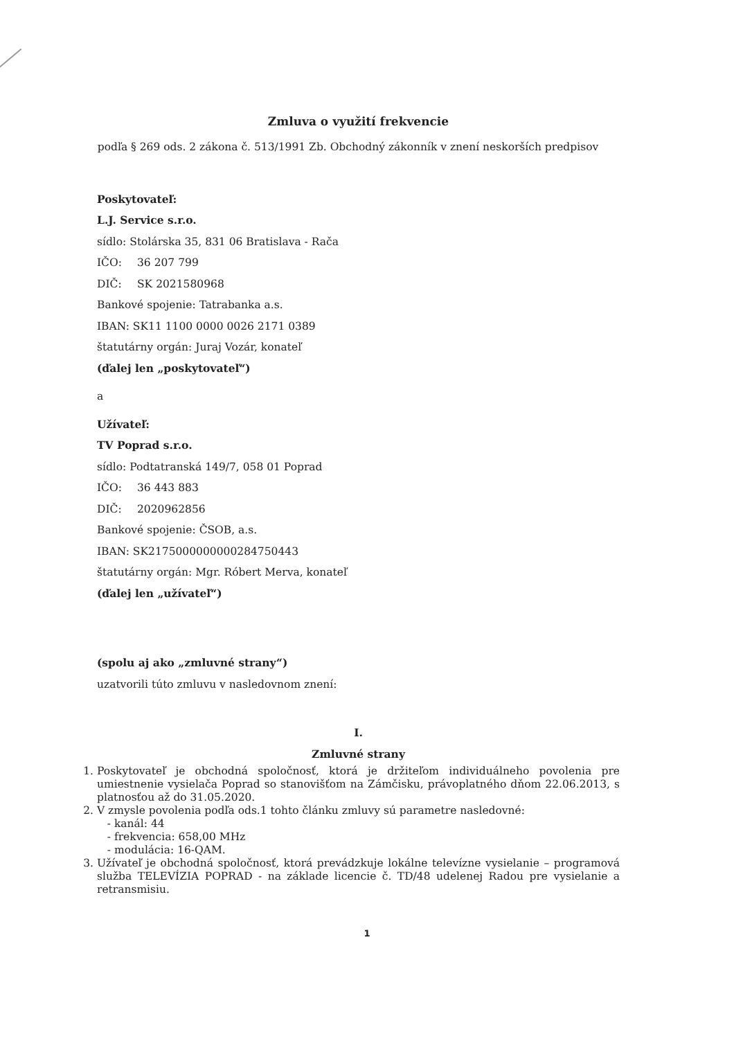Zmluva o využití frekvencie
podľa § 269 ods. 2 zákona č. 513/1991 Zb. Obchodný zákonník v znení neskorších predpisov
Poskytovateľ:
L.J. Service s.r.o.
sídlo: Stolárska 35, 831 06 Bratislava - Rača
IČO: 36 207 799
DIČ: SK 2021580968
Bankové spojenie: Tatrabanka a.s.
IBAN: SK11 1100 0000 0026 2171 0389
štatutárny orgán: Juraj Vozár, konateľ
(ďalej len „poskytovateľ“)
a
Užívateľ:
TV Poprad s.r.o.
sídlo: Podtatranská 149/7, 058 01 Poprad
IČO: 36 443 883
DIČ: 2020962856
Bankové spojenie: ČSOB, a.s.
IBAN: SK2175000000000284750443
štatutárny orgán: Mgr. Róbert Merva, konateľ
(ďalej len „užívateľ“)
(spolu aj ako „zmluvné strany“)
uzatvorili túto zmluvu v nasledovnom znení:
I.
Zmluvné strany
1. Poskytovateľ je obchodná spoločnosť, ktorá je držiteľom individuálneho povolenia pre umiestnenie vysielača Poprad so stanovišťom na Zámčisku, právoplatného dňom 22.06.2013, s platnosťou až do 31.05.2020.
2. V zmysle povolenia podľa ods.1 tohto článku zmluvy sú parametre nasledovné:
- kanál: 44
- frekvencia: 658,00 MHz
- modulácia: 16-QAM.
3. Užívateľ je obchodná spoločnosť, ktorá prevádzkuje lokálne televízne vysielanie – programová služba TELEVÍZIA POPRAD - na základe licencie č. TD/48 udelenej Radou pre vysielanie a retransmisiu.
1